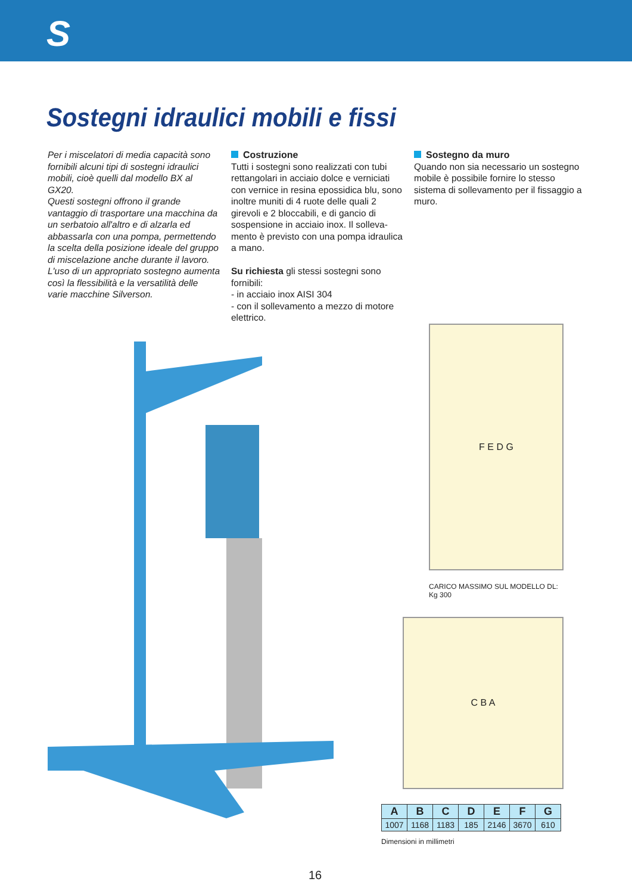S
Sostegni idraulici mobili e fissi
Per i miscelatori di media capacità sono fornibili alcuni tipi di sostegni idraulici mobili, cioè quelli dal modello BX al GX20.
Questi sostegni offrono il grande vantaggio di trasportare una macchina da un serbatoio all'altro e di alzarla ed abbassarla con una pompa, permetten­do la scelta della posizione ideale del gruppo di miscelazione anche durante il lavoro.
L'uso di un appropriato sostegno aumenta così la flessibilità e la versatilità delle varie macchine Silverson.
Costruzione
Tutti i sostegni sono realizzati con tubi rettangolari in acciaio dolce e verniciati con vernice in resina epossidica blu, sono inoltre muniti di 4 ruote delle quali 2 girevoli e 2 bloccabili, e di gancio di sospensione in acciaio inox. Il solleva­mento è previsto con una pompa idrauli­ca a mano.
Su richiesta gli stessi sostegni sono fornibili:
- in acciaio inox AISI 304
- con il sollevamento a mezzo di motore elettrico.
Sostegno da muro
Quando non sia necessario un sostegno mobile è possibile fornire lo stesso sistema di sollevamento per il fissaggio a muro.
F E D G
CARICO MASSIMO SUL MODELLO DL:
Kg 300
C B A
| A | B | C | D | E | F | G |
| --- | --- | --- | --- | --- | --- | --- |
| 1007 | 1168 | 1183 | 185 | 2146 | 3670 | 610 |
Dimensioni in millimetri
16